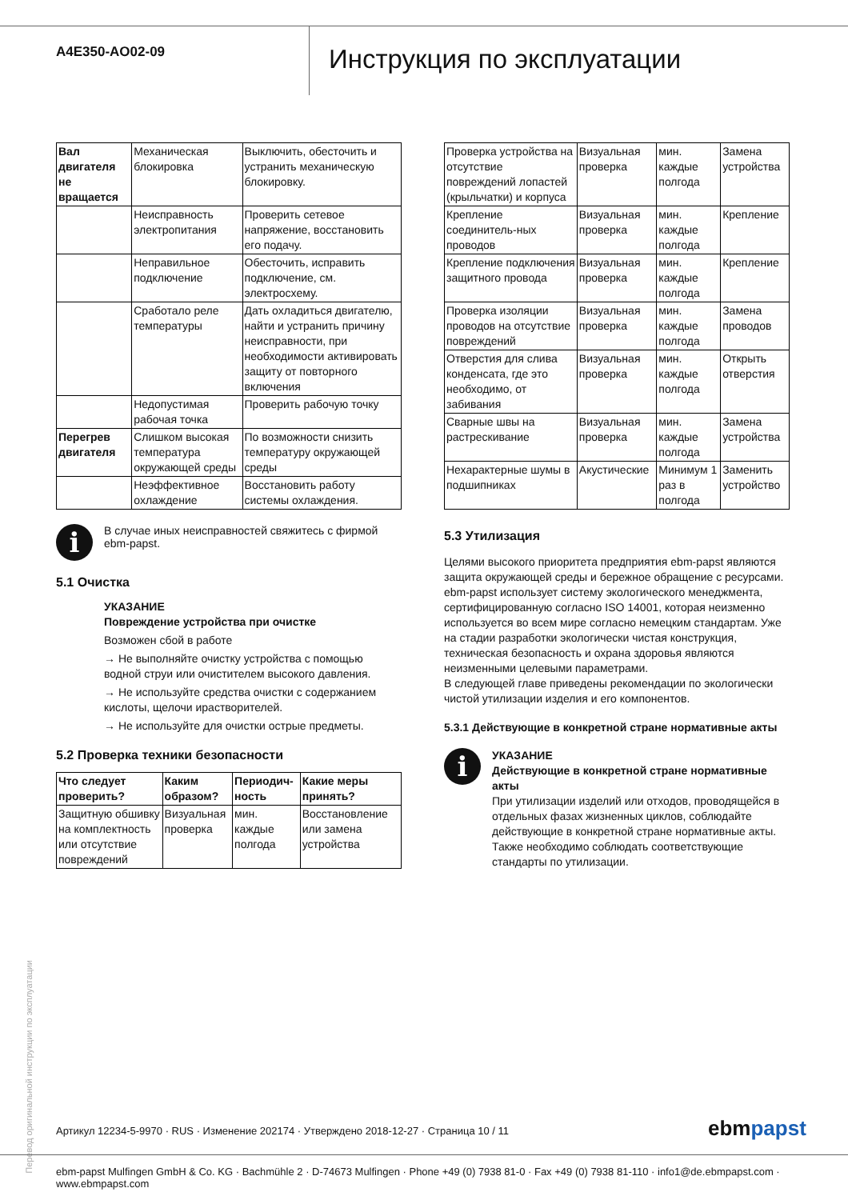A4E350-AO02-09
Инструкция по эксплуатации
| Вал двигателя не вращается | Механическая блокировка | Выключить, обесточить и устранить механическую блокировку. |
| | Неисправность электропитания | Проверить сетевое напряжение, восстановить его подачу. |
| | Неправильное подключение | Обесточить, исправить подключение, см. электросхему. |
| | Сработало реле температуры | Дать охладиться двигателю, найти и устранить причину неисправности, при необходимости активировать защиту от повторного включения |
| | Недопустимая рабочая точка | Проверить рабочую точку |
| Перегрев двигателя | Слишком высокая температура окружающей среды | По возможности снизить температуру окружающей среды |
| | Неэффективное охлаждение | Восстановить работу системы охлаждения. |
i
В случае иных неисправностей свяжитесь с фирмой ebm-papst.
5.1 Очистка
УКАЗАНИЕ
Повреждение устройства при очистке
Возможен сбой в работе
→ Не выполняйте очистку устройства с помощью водной струи или очистителем высокого давления.
→ Не используйте средства очистки с содержанием кислоты, щелочи ирастворителей.
→ Не используйте для очистки острые предметы.
5.2 Проверка техники безопасности
| Что следует проверить? | Каким образом? | Периодич-ность | Какие меры принять? |
| --- | --- | --- | --- |
| Защитную обшивку на комплектность или отсутствие повреждений | Визуальная проверка | мин. каждые полгода | Восстановление или замена устройства |
| Проверка устройства на отсутствие повреждений лопастей (крыльчатки) и корпуса | Визуальная проверка | мин. каждые полгода | Замена устройства |
| Крепление соединитель-ных проводов | Визуальная проверка | мин. каждые полгода | Крепление |
| Крепление подключения защитного провода | Визуальная проверка | мин. каждые полгода | Крепление |
| Проверка изоляции проводов на отсутствие повреждений | Визуальная проверка | мин. каждые полгода | Замена проводов |
| Отверстия для слива конденсата, где это необходимо, от забивания | Визуальная проверка | мин. каждые полгода | Открыть отверстия |
| Сварные швы на растрескивание | Визуальная проверка | мин. каждые полгода | Замена устройства |
| Нехарактерные шумы в подшипниках | Акустические | Минимум 1 раз в полгода | Заменить устройство |
5.3 Утилизация
Целями высокого приоритета предприятия ebm-papst являются защита окружающей среды и бережное обращение с ресурсами. ebm-papst использует систему экологического менеджмента, сертифицированную согласно ISO 14001, которая неизменно используется во всем мире согласно немецким стандартам. Уже на стадии разработки экологически чистая конструкция, техническая безопасность и охрана здоровья являются неизменными целевыми параметрами.
В следующей главе приведены рекомендации по экологически чистой утилизации изделия и его компонентов.
5.3.1 Действующие в конкретной стране нормативные акты
i
УКАЗАНИЕ
Действующие в конкретной стране нормативные акты
При утилизации изделий или отходов, проводящейся в отдельных фазах жизненных циклов, соблюдайте действующие в конкретной стране нормативные акты. Также необходимо соблюдать соответствующие стандарты по утилизации.
Перевод оригинальной инструкции по эксплуатации
Артикул 12234-5-9970 · RUS · Изменение 202174 · Утверждено 2018-12-27 · Страница 10 / 11
ebmpapst
ebm-papst Mulfingen GmbH & Co. KG · Bachmühle 2 · D-74673 Mulfingen · Phone +49 (0) 7938 81-0 · Fax +49 (0) 7938 81-110 · info1@de.ebmpapst.com · www.ebmpapst.com